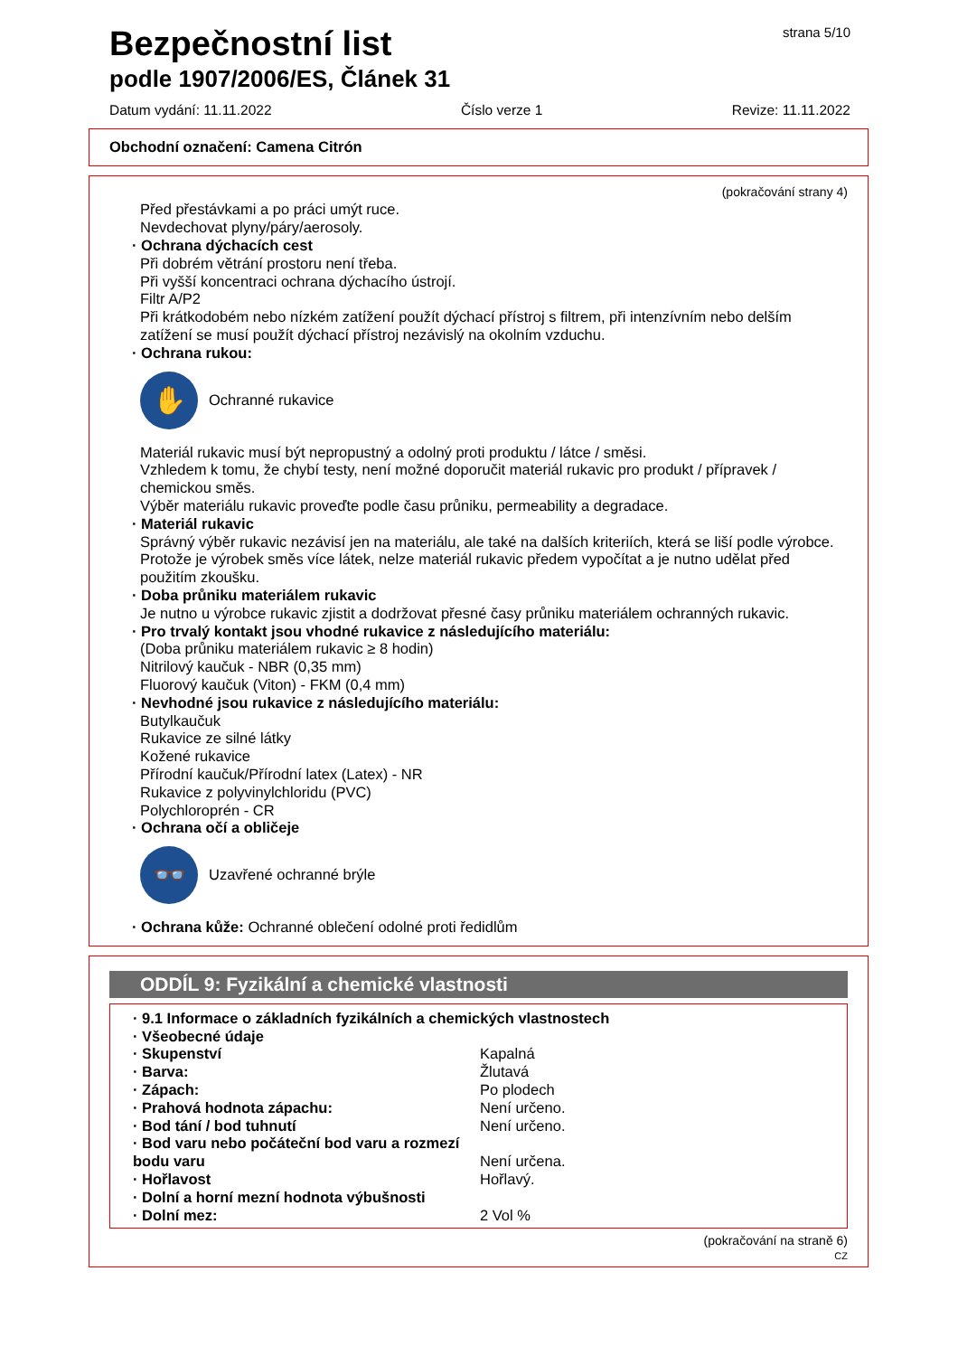strana 5/10
Bezpečnostní list
podle 1907/2006/ES, Článek 31
Datum vydání: 11.11.2022 Číslo verze 1 Revize: 11.11.2022
Obchodní označení: Camena Citrón
(pokračování strany 4)
Před přestávkami a po práci umýt ruce.
Nevdechovat plyny/páry/aerosoly.
· Ochrana dýchacích cest
Při dobrém větrání prostoru není třeba.
Při vyšší koncentraci ochrana dýchacího ústrojí.
Filtr A/P2
Při krátkodobém nebo nízkém zatížení použít dýchací přístroj s filtrem, při intenzívním nebo delším zatížení se musí použít dýchací přístroj nezávislý na okolním vzduchu.
· Ochrana rukou:
✋
Ochranné rukavice
Materiál rukavic musí být nepropustný a odolný proti produktu / látce / směsi.
Vzhledem k tomu, že chybí testy, není možné doporučit materiál rukavic pro produkt / přípravek / chemickou směs.
Výběr materiálu rukavic proveďte podle času průniku, permeability a degradace.
· Materiál rukavic
Správný výběr rukavic nezávisí jen na materiálu, ale také na dalších kriteriích, která se liší podle výrobce. Protože je výrobek směs více látek, nelze materiál rukavic předem vypočítat a je nutno udělat před použitím zkoušku.
· Doba průniku materiálem rukavic
Je nutno u výrobce rukavic zjistit a dodržovat přesné časy průniku materiálem ochranných rukavic.
· Pro trvalý kontakt jsou vhodné rukavice z následujícího materiálu:
(Doba průniku materiálem rukavic ≥ 8 hodin)
Nitrilový kaučuk - NBR (0,35 mm)
Fluorový kaučuk (Viton) - FKM (0,4 mm)
· Nevhodné jsou rukavice z následujícího materiálu:
Butylkaučuk
Rukavice ze silné látky
Kožené rukavice
Přírodní kaučuk/Přírodní latex (Latex) - NR
Rukavice z polyvinylchloridu (PVC)
Polychloroprén - CR
· Ochrana očí a obličeje
👓
Uzavřené ochranné brýle
· Ochrana kůže: Ochranné oblečení odolné proti ředidlům
ODDÍL 9: Fyzikální a chemické vlastnosti
· 9.1 Informace o základních fyzikálních a chemických vlastnostech
· Všeobecné údaje
· Skupenství Kapalná
· Barva: Žlutavá
· Zápach: Po plodech
· Prahová hodnota zápachu: Není určeno.
· Bod tání / bod tuhnutí Není určeno.
· Bod varu nebo počáteční bod varu a rozmezí bodu varu Není určena.
· Hořlavost Hořlavý.
· Dolní a horní mezní hodnota výbušnosti
· Dolní mez: 2 Vol %
(pokračování na straně 6)
CZ